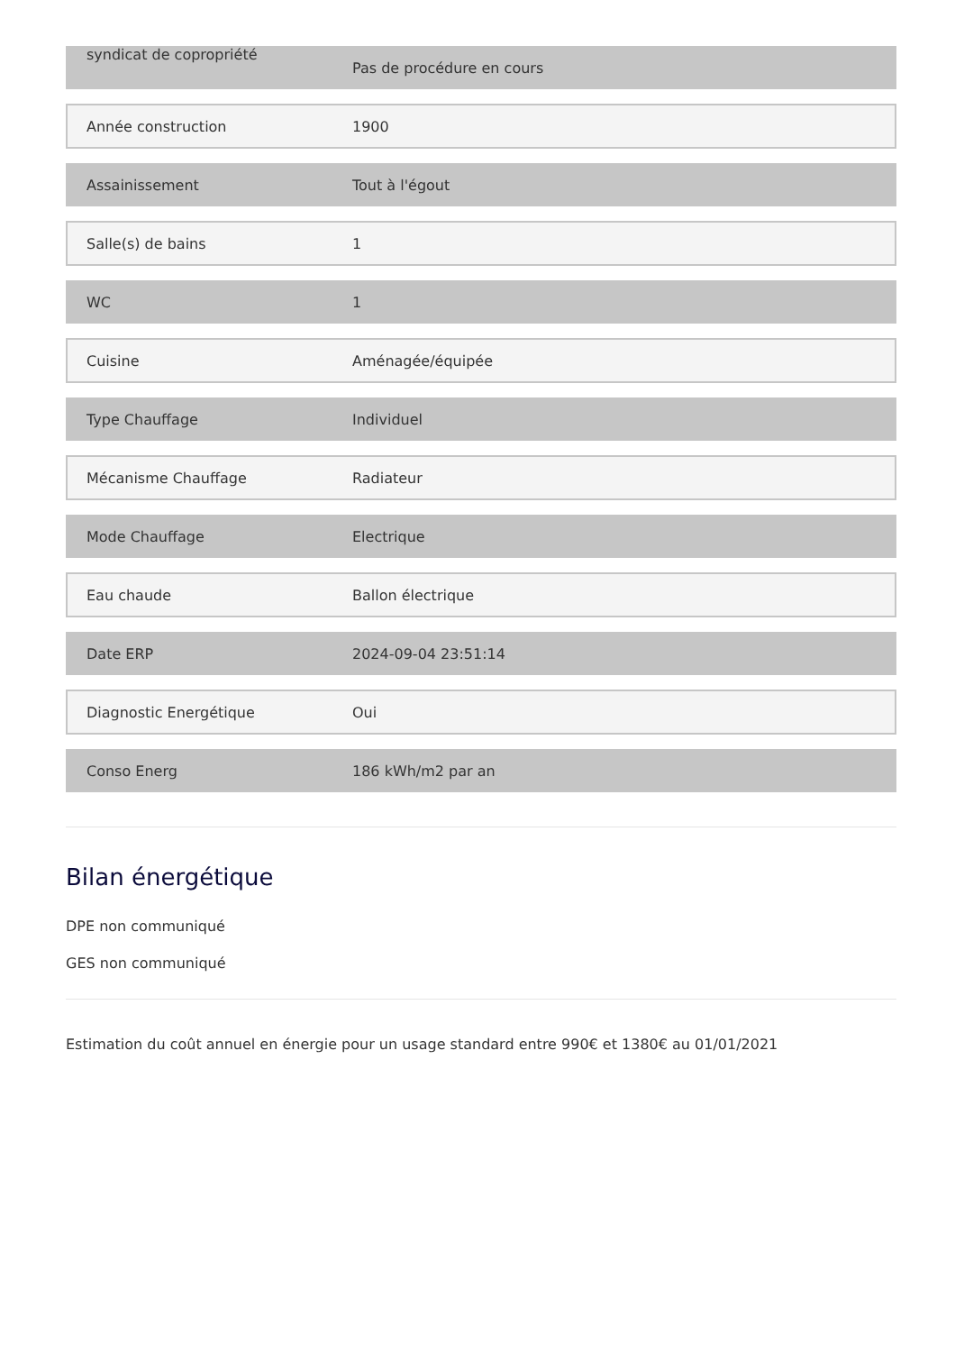| syndicat de copropriété | Pas de procédure en cours |
| Année construction | 1900 |
| Assainissement | Tout à l'égout |
| Salle(s) de bains | 1 |
| WC | 1 |
| Cuisine | Aménagée/équipée |
| Type Chauffage | Individuel |
| Mécanisme Chauffage | Radiateur |
| Mode Chauffage | Electrique |
| Eau chaude | Ballon électrique |
| Date ERP | 2024-09-04 23:51:14 |
| Diagnostic Energétique | Oui |
| Conso Energ | 186 kWh/m2 par an |
Bilan énergétique
DPE non communiqué
GES non communiqué
Estimation du coût annuel en énergie pour un usage standard entre 990€ et 1380€ au 01/01/2021